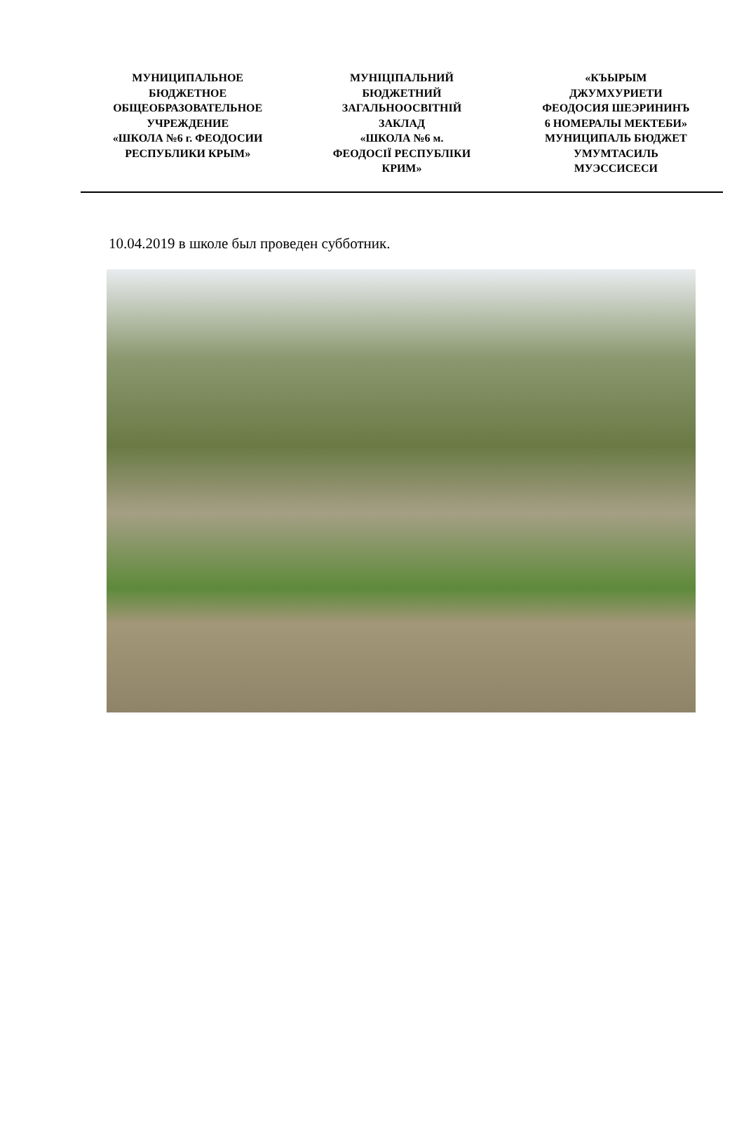МУНИЦИПАЛЬНОЕ
БЮДЖЕТНОЕ
ОБЩЕОБРАЗОВАТЕЛЬНОЕ
УЧРЕЖДЕНИЕ
«ШКОЛА №6 г. ФЕОДОСИИ
РЕСПУБЛИКИ КРЫМ»
МУНІЦІПАЛЬНИЙ
БЮДЖЕТНИЙ
ЗАГАЛЬНООСВІТНІЙ
ЗАКЛАД
«ШКОЛА №6 м.
ФЕОДОСІЇ РЕСПУБЛІКИ
КРИМ»
«КЪЫРЫМ
ДЖУМХУРИЕТИ
ФЕОДОСИЯ ШЕЭРИНИНЪ
6 НОМЕРАЛЫ МЕКТЕБИ»
МУНИЦИПАЛЬ БЮДЖЕТ
УМУМТАСИЛЬ
МУЭССИСЕСИ
10.04.2019 в школе был проведен субботник.